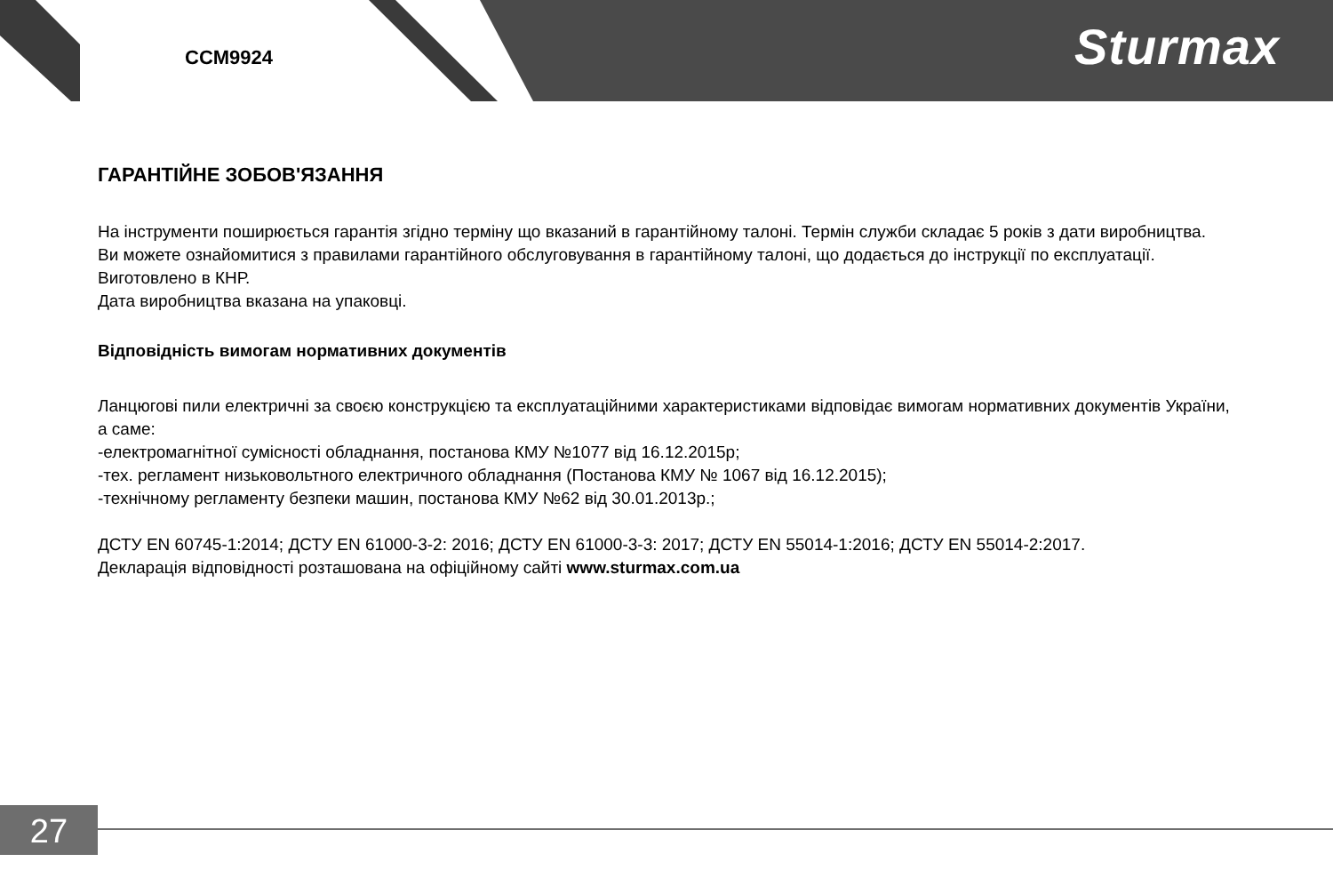CCM9924 Sturmax
ГАРАНТІЙНЕ ЗОБОВ'ЯЗАННЯ
На інструменти поширюється гарантія згідно терміну що вказаний в гарантійному талоні. Термін служби складає 5 років з дати виробництва.
Ви можете ознайомитися з правилами гарантійного обслуговування в гарантійному талоні, що додається до інструкції по експлуатації.
Виготовлено в КНР.
Дата виробництва вказана на упаковці.
Відповідність вимогам нормативних документів
Ланцюгові пили електричні за своєю конструкцією та експлуатаційними характеристиками відповідає вимогам нормативних документів України, а саме:
-електромагнітної сумісності обладнання, постанова КМУ №1077 від 16.12.2015р;
-тех. регламент низьковольтного електричного обладнання (Постанова КМУ № 1067 від 16.12.2015);
-технічному регламенту безпеки машин, постанова КМУ №62 від 30.01.2013р.;
ДСТУ EN 60745-1:2014; ДСТУ EN 61000-3-2: 2016; ДСТУ EN 61000-3-3: 2017; ДСТУ EN 55014-1:2016; ДСТУ EN 55014-2:2017.
Декларація відповідності розташована на офіційному сайті www.sturmax.com.ua
27